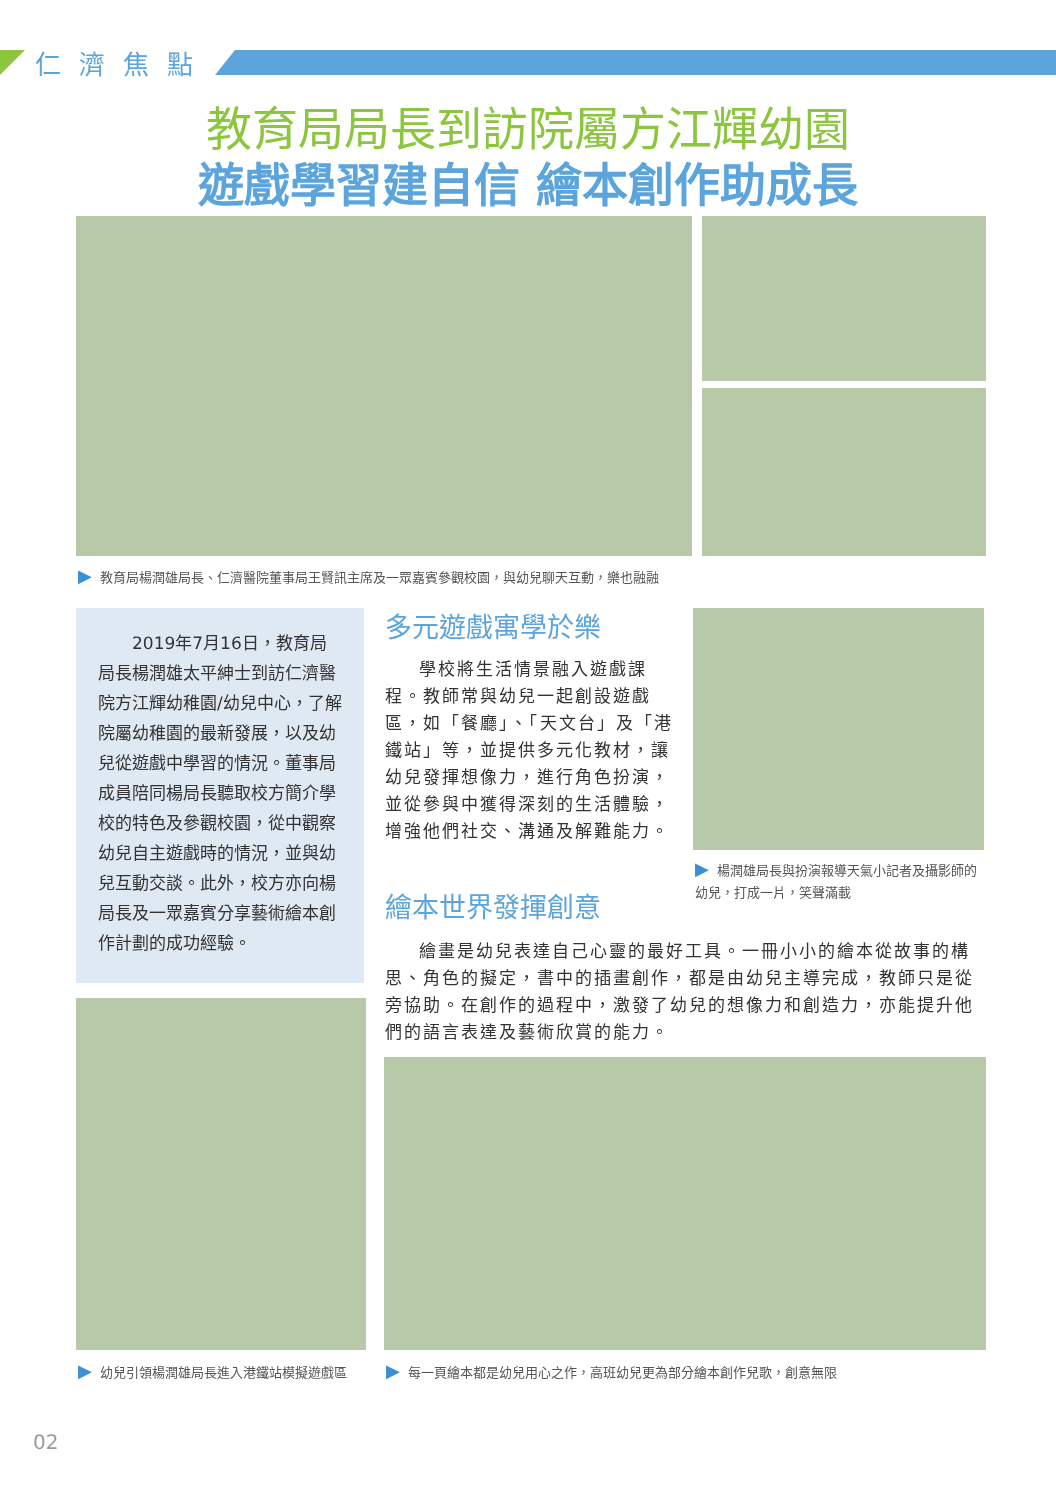仁濟焦點
教育局局長到訪院屬方江輝幼園
遊戲學習建自信 繪本創作助成長
▶ 教育局楊潤雄局長、仁濟醫院董事局王賢訊主席及一眾嘉賓參觀校園，與幼兒聊天互動，樂也融融
2019年7月16日，教育局局長楊潤雄太平紳士到訪仁濟醫院方江輝幼稚園/幼兒中心，了解院屬幼稚園的最新發展，以及幼兒從遊戲中學習的情況。董事局成員陪同楊局長聽取校方簡介學校的特色及參觀校園，從中觀察幼兒自主遊戲時的情況，並與幼兒互動交談。此外，校方亦向楊局長及一眾嘉賓分享藝術繪本創作計劃的成功經驗。
多元遊戲寓學於樂
學校將生活情景融入遊戲課程。教師常與幼兒一起創設遊戲區，如「餐廳」、「天文台」及「港鐵站」等，並提供多元化教材，讓幼兒發揮想像力，進行角色扮演，並從參與中獲得深刻的生活體驗，增強他們社交、溝通及解難能力。
▶ 楊潤雄局長與扮演報導天氣小記者及攝影師的幼兒，打成一片，笑聲滿載
繪本世界發揮創意
繪畫是幼兒表達自己心靈的最好工具。一冊小小的繪本從故事的構思、角色的擬定，書中的插畫創作，都是由幼兒主導完成，教師只是從旁協助。在創作的過程中，激發了幼兒的想像力和創造力，亦能提升他們的語言表達及藝術欣賞的能力。
▶ 幼兒引領楊潤雄局長進入港鐵站模擬遊戲區
▶ 每一頁繪本都是幼兒用心之作，高班幼兒更為部分繪本創作兒歌，創意無限
02